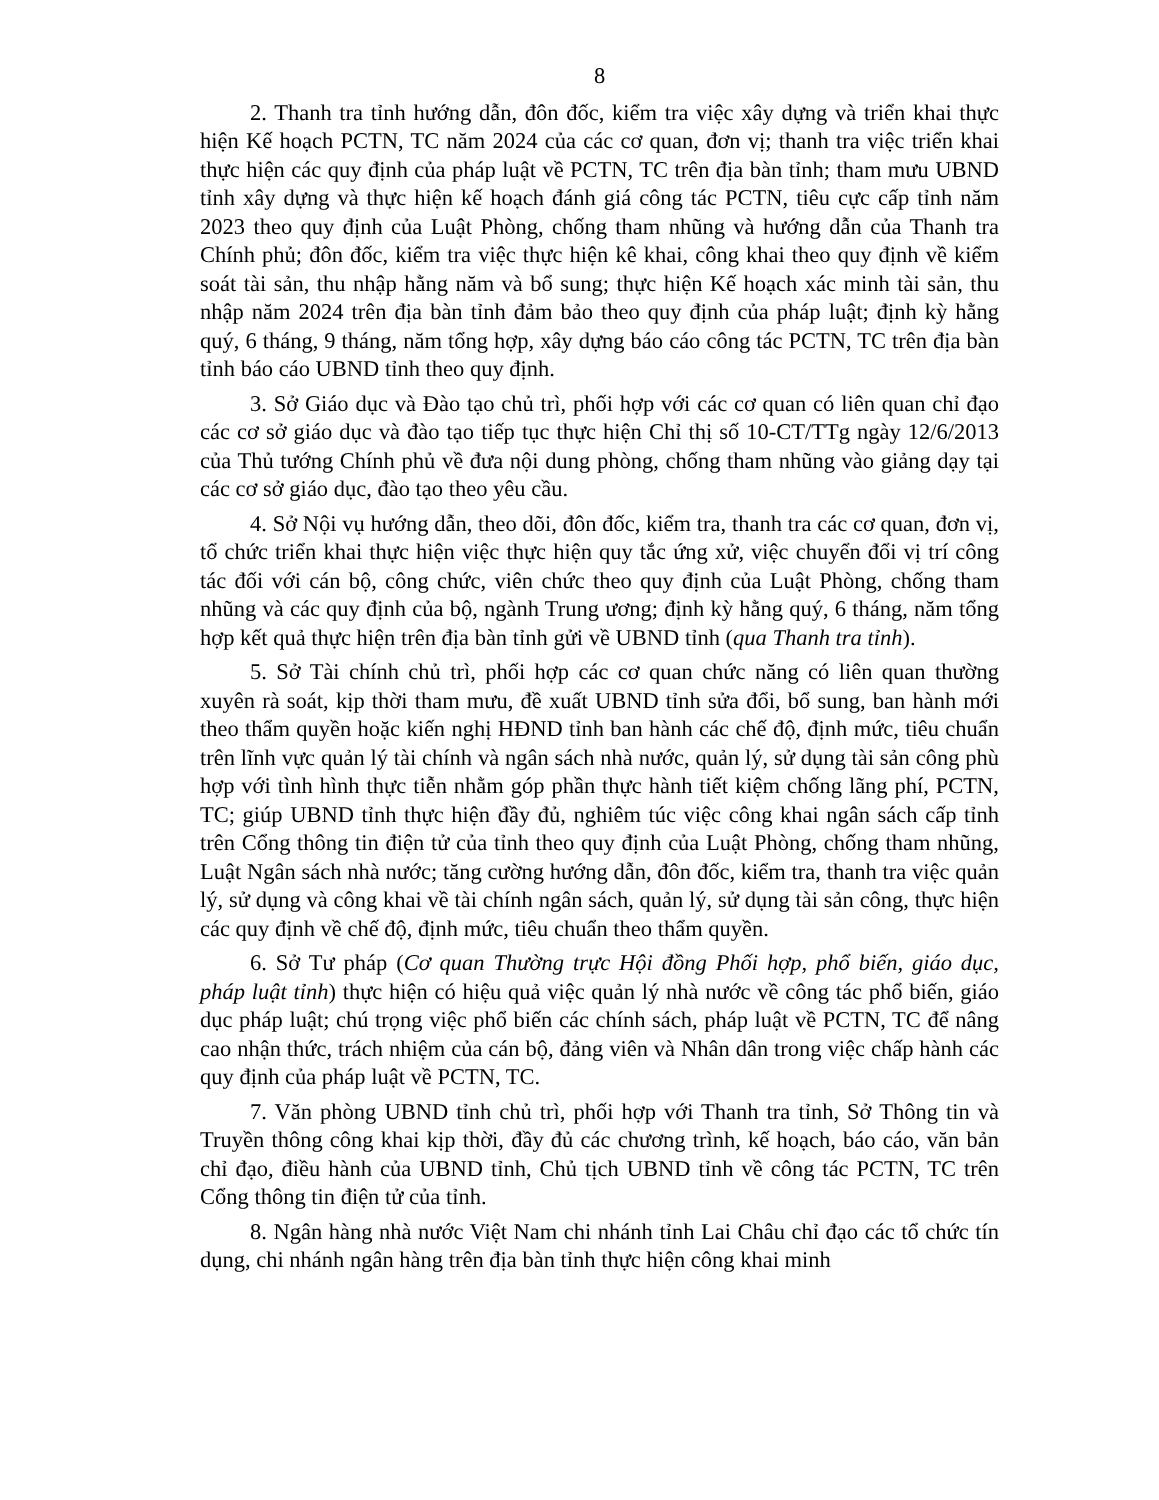8
2. Thanh tra tỉnh hướng dẫn, đôn đốc, kiểm tra việc xây dựng và triển khai thực hiện Kế hoạch PCTN, TC năm 2024 của các cơ quan, đơn vị; thanh tra việc triển khai thực hiện các quy định của pháp luật về PCTN, TC trên địa bàn tỉnh; tham mưu UBND tỉnh xây dựng và thực hiện kế hoạch đánh giá công tác PCTN, tiêu cực cấp tỉnh năm 2023 theo quy định của Luật Phòng, chống tham nhũng và hướng dẫn của Thanh tra Chính phủ; đôn đốc, kiểm tra việc thực hiện kê khai, công khai theo quy định về kiểm soát tài sản, thu nhập hằng năm và bổ sung; thực hiện Kế hoạch xác minh tài sản, thu nhập năm 2024 trên địa bàn tỉnh đảm bảo theo quy định của pháp luật; định kỳ hằng quý, 6 tháng, 9 tháng, năm tổng hợp, xây dựng báo cáo công tác PCTN, TC trên địa bàn tỉnh báo cáo UBND tỉnh theo quy định.
3. Sở Giáo dục và Đào tạo chủ trì, phối hợp với các cơ quan có liên quan chỉ đạo các cơ sở giáo dục và đào tạo tiếp tục thực hiện Chỉ thị số 10-CT/TTg ngày 12/6/2013 của Thủ tướng Chính phủ về đưa nội dung phòng, chống tham nhũng vào giảng dạy tại các cơ sở giáo dục, đào tạo theo yêu cầu.
4. Sở Nội vụ hướng dẫn, theo dõi, đôn đốc, kiểm tra, thanh tra các cơ quan, đơn vị, tổ chức triển khai thực hiện việc thực hiện quy tắc ứng xử, việc chuyển đổi vị trí công tác đối với cán bộ, công chức, viên chức theo quy định của Luật Phòng, chống tham nhũng và các quy định của bộ, ngành Trung ương; định kỳ hằng quý, 6 tháng, năm tổng hợp kết quả thực hiện trên địa bàn tỉnh gửi về UBND tỉnh (qua Thanh tra tỉnh).
5. Sở Tài chính chủ trì, phối hợp các cơ quan chức năng có liên quan thường xuyên rà soát, kịp thời tham mưu, đề xuất UBND tỉnh sửa đổi, bổ sung, ban hành mới theo thẩm quyền hoặc kiến nghị HĐND tỉnh ban hành các chế độ, định mức, tiêu chuẩn trên lĩnh vực quản lý tài chính và ngân sách nhà nước, quản lý, sử dụng tài sản công phù hợp với tình hình thực tiễn nhằm góp phần thực hành tiết kiệm chống lãng phí, PCTN, TC; giúp UBND tỉnh thực hiện đầy đủ, nghiêm túc việc công khai ngân sách cấp tỉnh trên Cổng thông tin điện tử của tỉnh theo quy định của Luật Phòng, chống tham nhũng, Luật Ngân sách nhà nước; tăng cường hướng dẫn, đôn đốc, kiểm tra, thanh tra việc quản lý, sử dụng và công khai về tài chính ngân sách, quản lý, sử dụng tài sản công, thực hiện các quy định về chế độ, định mức, tiêu chuẩn theo thẩm quyền.
6. Sở Tư pháp (Cơ quan Thường trực Hội đồng Phối hợp, phổ biến, giáo dục, pháp luật tỉnh) thực hiện có hiệu quả việc quản lý nhà nước về công tác phổ biến, giáo dục pháp luật; chú trọng việc phổ biến các chính sách, pháp luật về PCTN, TC để nâng cao nhận thức, trách nhiệm của cán bộ, đảng viên và Nhân dân trong việc chấp hành các quy định của pháp luật về PCTN, TC.
7. Văn phòng UBND tỉnh chủ trì, phối hợp với Thanh tra tỉnh, Sở Thông tin và Truyền thông công khai kịp thời, đầy đủ các chương trình, kế hoạch, báo cáo, văn bản chỉ đạo, điều hành của UBND tỉnh, Chủ tịch UBND tỉnh về công tác PCTN, TC trên Cổng thông tin điện tử của tỉnh.
8. Ngân hàng nhà nước Việt Nam chi nhánh tỉnh Lai Châu chỉ đạo các tổ chức tín dụng, chi nhánh ngân hàng trên địa bàn tỉnh thực hiện công khai minh